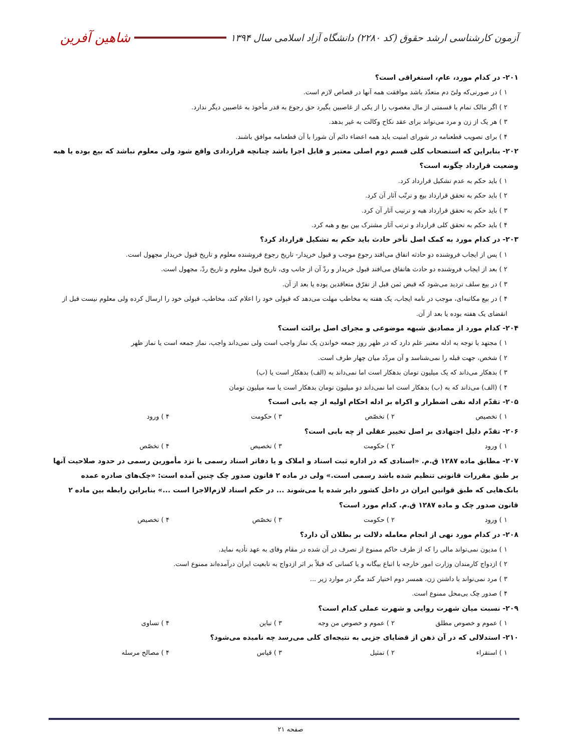آزمون کارشناسی ارشد حقوق (کد ۲۲۸۰) دانشگاه آزاد اسلامی سال ۱۳۹۴
شاهین آفرین
۲۰۱- در کدام مورد، عام، استغراقی است؟
۱ ) در صورتی‌که ولیّ دم متعدّد باشد موافقت همه آنها در قصاص لازم است.
۲ ) اگر مالک تمام یا قسمتی از مال مغصوب را از یکی از غاصبین بگیرد حق رجوع به قدر مأخوذ به غاصبین دیگر ندارد.
۳ ) هر یک از زن و مرد می‌تواند برای عقد نکاح وکالت به غیر بدهد.
۴ ) برای تصویب قطعنامه در شورای امنیت باید همه اعضاء دائم آن شورا با آن قطعنامه موافق باشند.
۲۰۲- بنابراین که استصحاب کلی قسم دوم اصلی معتبر و قابل اجرا باشد چنانچه قراردادی واقع شود ولی معلوم نباشد که بیع بوده یا هبه وضعیت قرارداد چگونه است؟
۱ ) باید حکم به عدم تشکیل قرارداد کرد.
۲ ) باید حکم به تحقق قرارداد بیع و ترتّب آثار آن کرد.
۳ ) باید حکم به تحقق قرارداد هبه و ترتیب آثار آن کرد.
۴ ) باید حکم به تحقق کلی قرارداد و ترتب آثار مشترک بین بیع و هبه کرد.
۲۰۳- در کدام مورد به کمک اصل تأخر حادث باید حکم به تشکیل قرارداد کرد؟
۱ ) پس از ایجاب فروشنده دو حادثه اتفاق می‌افتد رجوع موجب و قبول خریدار- تاریخ رجوع فروشنده معلوم و تاریخ قبول خریدار مجهول است.
۲ ) بعد از ایجاب فروشنده دو حادث هاتفاق می‌افتد قبول خریدار و ردّ آن از جانب وی، تاریخ قبول معلوم و تاریخ ردّ، مجهول است.
۳ ) در بیع سلف تردید می‌شود که قبض ثمن قبل از تفرّق متعاقدین بوده یا بعد از آن.
۴ ) در بیع مکاتبه‌ای، موجب در نامه ایجاب، یک هفته به مخاطب مهلت می‌دهد که قبولی خود را اعلام کند، مخاطب، قبولی خود را ارسال کرده ولی معلوم نیست قبل از انقضای یک هفته بوده یا بعد از آن.
۲۰۴- کدام مورد از مصادیق شبهه موضوعی و مجرای اصل برائت است؟
۱ ) مجتهد با توجه به ادله معتبر علم دارد که در ظهر روز جمعه خواندن یک نماز واجب است ولی نمی‌داند واجب، نماز جمعه است یا نماز ظهر
۲ ) شخص، جهت قبله را نمی‌شناسد و آن مردّد میان چهار طرف است.
۳ ) بدهکار می‌داند که یک میلیون تومان بدهکار است اما نمی‌داند به (الف) بدهکار است یا (ب)
۴ ) (الف) می‌داند که به (ب) بدهکار است اما نمی‌داند دو میلیون تومان بدهکار است یا سه میلیون تومان
۲۰۵- تقدّم ادله نفی اضطرار و اکراه بر ادله احکام اولیه از چه بابی است؟
۱ ) تخصیص ۲ ) تخصّص ۳ ) حکومت ۴ ) ورود
۲۰۶- تقدّم دلیل اجتهادی بر اصل تخییر عقلی از چه بابی است؟
۱ ) ورود ۲ ) حکومت ۳ ) تخصیص ۴ ) تخصّص
۲۰۷- مطابق ماده ۱۲۸۷ ق.م. «اسنادی که در اداره ثبت اسناد و املاک و یا دفاتر اسناد رسمی یا نزد مأمورین رسمی در حدود صلاحیت آنها بر طبق مقررات قانونی تنظیم شده باشد رسمی است.» ولی در ماده ۲ قانون صدور چک چنین آمده است: «چک‌های صادره عمده بانک‌هایی که طبق قوانین ایران در داخل کشور دایر شده یا می‌شوند ... در حکم اسناد لازم‌الاجرا است ...» بنابراین رابطه بین ماده ۲ قانون صدور چک و ماده ۱۲۸۷ ق.م. کدام مورد است؟
۱ ) ورود ۲ ) حکومت ۳ ) تخصّص ۴ ) تخصیص
۲۰۸- در کدام مورد نهی از انجام معامله دلالت بر بطلان آن دارد؟
۱ ) مدیون نمی‌تواند مالی را که از طرف حاکم ممنوع از تصرف در آن شده در مقام وفای به عهد تأدیه نماید.
۲ ) ازدواج کارمندان وزارت امور خارجه با اتباع بیگانه و یا کسانی که قبلاً بر اثر ازدواج به تابعیت ایران درآمده‌اند ممنوع است.
۳ ) مرد نمی‌تواند با داشتن زن، همسر دوم اختیار کند مگر در موارد زیر ...
۴ ) صدور چک بی‌محل ممنوع است.
۲۰۹- نسبت میان شهرت روایی و شهرت عملی کدام است؟
۱ ) عموم و خصوص مطلق ۲ ) عموم و خصوص من وجه ۳ ) تباین ۴ ) تساوی
۲۱۰- استدلالی که در آن ذهن از قضایای جزیی به نتیجه‌ای کلی می‌رسد چه نامیده می‌شود؟
۱ ) استقراء ۲ ) تمثیل ۳ ) قیاس ۴ ) مصالح مرسله
صفحه ۲۱